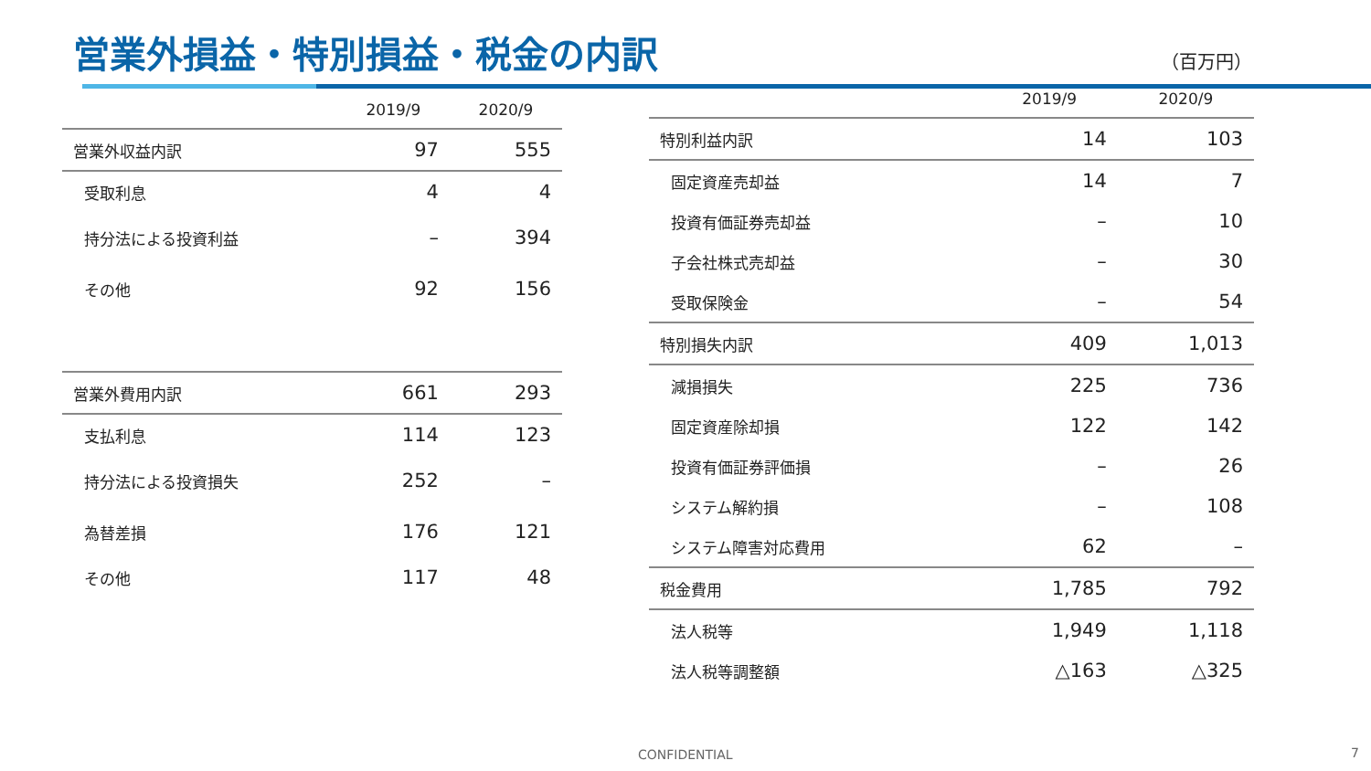営業外損益・特別損益・税金の内訳 （百万円）
| | 2019/9 | 2020/9 |
| --- | --- | --- |
| 営業外収益内訳 | 97 | 555 |
| 受取利息 | 4 | 4 |
| 持分法による投資利益 | – | 394 |
| その他 | 92 | 156 |
| 営業外費用内訳 | 661 | 293 |
| 支払利息 | 114 | 123 |
| 持分法による投資損失 | 252 | – |
| 為替差損 | 176 | 121 |
| その他 | 117 | 48 |
| | 2019/9 | 2020/9 |
| --- | --- | --- |
| 特別利益内訳 | 14 | 103 |
| 固定資産売却益 | 14 | 7 |
| 投資有価証券売却益 | – | 10 |
| 子会社株式売却益 | – | 30 |
| 受取保険金 | – | 54 |
| 特別損失内訳 | 409 | 1,013 |
| 減損損失 | 225 | 736 |
| 固定資産除却損 | 122 | 142 |
| 投資有価証券評価損 | – | 26 |
| システム解約損 | – | 108 |
| システム障害対応費用 | 62 | – |
| 税金費用 | 1,785 | 792 |
| 法人税等 | 1,949 | 1,118 |
| 法人税等調整額 | △163 | △325 |
CONFIDENTIAL 7